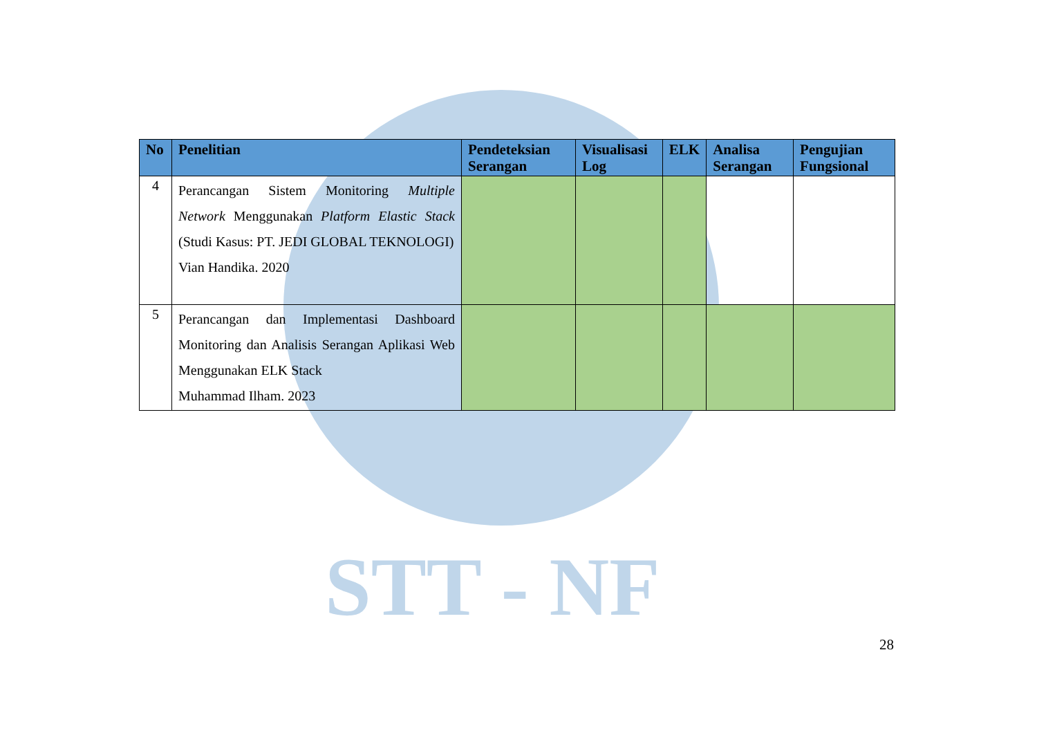STT - NF
| No | Penelitian | Pendeteksian Serangan | Visualisasi Log | ELK | Analisa Serangan | Pengujian Fungsional |
| --- | --- | --- | --- | --- | --- | --- |
| 4 | Perancangan Sistem Monitoring Multiple Network Menggunakan Platform Elastic Stack (Studi Kasus: PT. JEDI GLOBAL TEKNOLOGI) Vian Handika. 2020 | | | | | |
| 5 | Perancangan dan Implementasi Dashboard Monitoring dan Analisis Serangan Aplikasi Web Menggunakan ELK Stack Muhammad Ilham. 2023 | | | | | |
28